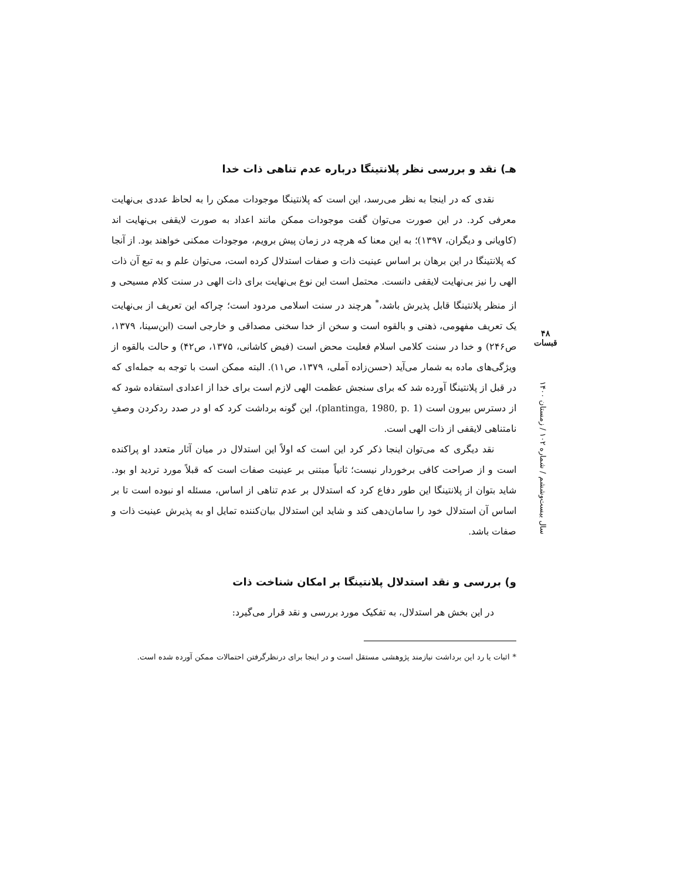هـ) نقد و بررسی نظر پلانتینگا درباره عدم تناهی ذات خدا
نقدی که در اینجا به نظر می‌رسد، این است که پلانتینگا موجودات ممکن را به لحاظ عددی بی‌نهایت معرفی کرد. در این صورت می‌توان گفت موجودات ممکن مانند اعداد به صورت لایقفی بی‌نهایت اند (کاویانی و دیگران، ۱۳۹۷)؛ به این معنا که هرچه در زمان پیش برویم، موجودات ممکنی خواهند بود. از آنجا که پلانتینگا در این برهان بر اساس عینیت ذات و صفات استدلال کرده است، می‌توان علم و به تبع آن ذات الهی را نیز بی‌نهایت لایقفی دانست. محتمل است این نوع بی‌نهایت برای ذات الهی در سنت کلام مسیحی و از منظر پلانتینگا قابل پذیرش باشد،<sup>*</sup> هرچند در سنت اسلامی مردود است؛ چراکه این تعریف از بی‌نهایت یک تعریف مفهومی، ذهنی و بالقوه است و سخن از خدا سخنی مصداقی و خارجی است (ابن‌سینا، ۱۳۷۹، ص۲۴۶) و خدا در سنت کلامی اسلام فعلیت محض است (فیض کاشانی، ۱۳۷۵، ص۴۲) و حالت بالقوه از ویژگی‌های ماده به شمار می‌آید (حسن‌زاده آملی، ۱۳۷۹، ص۱۱). البته ممکن است با توجه به جمله‌ای که در قبل از پلانتینگا آورده شد که برای سنجش عظمت الهی لازم است برای خدا از اعدادی استفاده شود که از دسترس بیرون است (plantinga, 1980, p. 1)، این گونه برداشت کرد که او در صدد ردکردن وصفِ نامتناهی لایقفی از ذات الهی است.
نقد دیگری که می‌توان اینجا ذکر کرد این است که اولاً این استدلال در میان آثار متعدد او پراکنده است و از صراحت کافی برخوردار نیست؛ ثانیاً مبتنی بر عینیت صفات است که قبلاً مورد تردید او بود. شاید بتوان از پلانتینگا این طور دفاع کرد که استدلال بر عدم تناهی از اساس، مسئله او نبوده است تا بر اساس آن استدلال خود را سامان‌دهی کند و شاید این استدلال بیان‌کننده تمایل او به پذیرش عینیت ذات و صفات باشد.
و) بررسی و نقد استدلال پلانتینگا بر امکان شناخت ذات
در این بخش هر استدلال، به تفکیک مورد بررسی و نقد قرار می‌گیرد:
* اثبات یا رد این برداشت نیازمند پژوهشی مستقل است و در اینجا برای درنظرگرفتن احتمالات ممکن آورده شده است.
۴۸
قبسات
سال بیست‌وششم / شماره ۱۰۲ / زمستان ۱۴۰۰